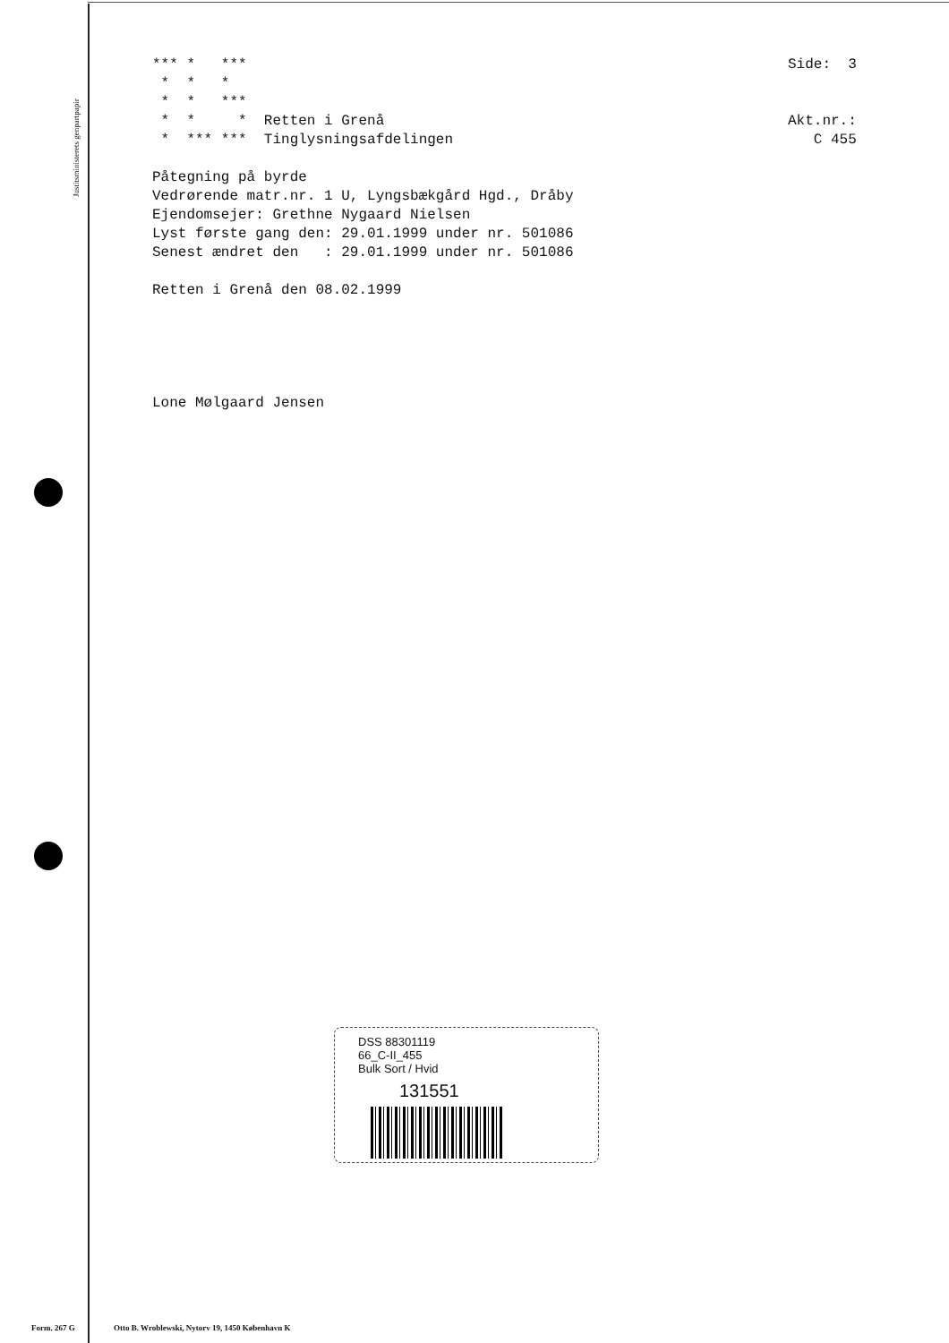Justitsministerets genpartpapir
*** *   ***
 *  *   *
 *  *   ***
 *  *     *  Retten i Grenå
 *  *** ***  Tinglysningsafdelingen

Påtegning på byrde
Vedrørende matr.nr. 1 U, Lyngsbækgård Hgd., Dråby
Ejendomsejer: Grethne Nygaard Nielsen
Lyst første gang den: 29.01.1999 under nr. 501086
Senest ændret den   : 29.01.1999 under nr. 501086

Retten i Grenå den 08.02.1999





Lone Mølgaard Jensen
Side:  3


Akt.nr.:
   C 455
DSS 88301119
66_C-II_455
Bulk Sort / Hvid
131551
Form. 267 G
Otto B. Wroblewski, Nytorv 19, 1450 København K